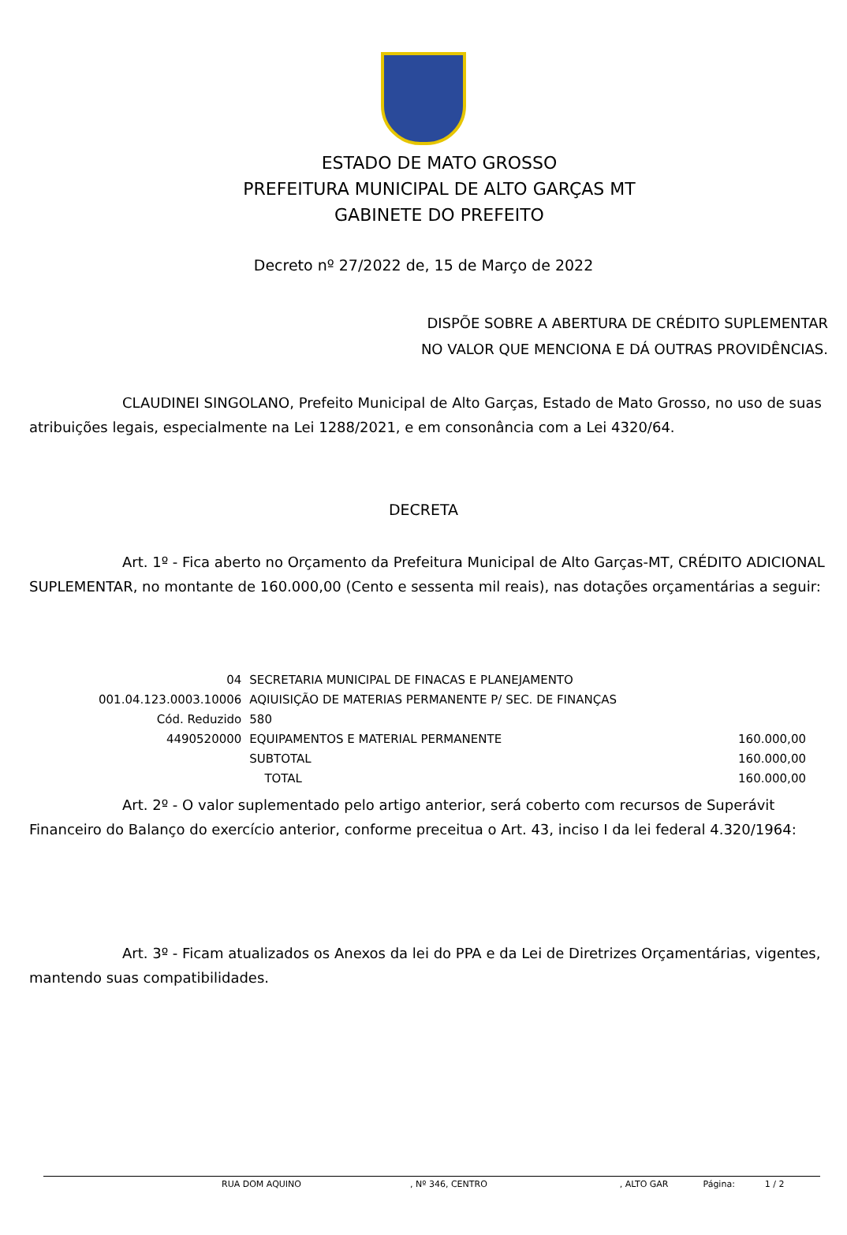ESTADO DE MATO GROSSO
PREFEITURA MUNICIPAL DE ALTO GARÇAS MT
GABINETE DO PREFEITO
Decreto nº 27/2022 de, 15 de Março de 2022
DISPÕE SOBRE A ABERTURA DE CRÉDITO SUPLEMENTAR
NO VALOR QUE MENCIONA E DÁ OUTRAS PROVIDÊNCIAS.
CLAUDINEI SINGOLANO, Prefeito Municipal de Alto Garças, Estado de Mato Grosso, no uso de suas atribuições legais, especialmente na Lei 1288/2021, e em consonância com a Lei 4320/64.
DECRETA
Art. 1º - Fica aberto no Orçamento da Prefeitura Municipal de Alto Garças-MT, CRÉDITO ADICIONAL SUPLEMENTAR, no montante de 160.000,00 (Cento e sessenta mil reais), nas dotações orçamentárias a seguir:
| 04 | SECRETARIA MUNICIPAL DE FINACAS E PLANEJAMENTO | |
| 001.04.123.0003.10006 | AQIUISIÇÃO DE MATERIAS PERMANENTE P/ SEC. DE FINANÇAS | |
| Cód. Reduzido | 580 | |
| 4490520000 | EQUIPAMENTOS E MATERIAL PERMANENTE | 160.000,00 |
| | SUBTOTAL | 160.000,00 |
| | TOTAL | 160.000,00 |
Art. 2º - O valor suplementado pelo artigo anterior, será coberto com recursos de Superávit Financeiro do Balanço do exercício anterior, conforme preceitua o Art. 43, inciso I da lei federal 4.320/1964:
Art. 3º - Ficam atualizados os Anexos da lei do PPA e da Lei de Diretrizes Orçamentárias, vigentes, mantendo suas compatibilidades.
RUA DOM AQUINO, Nº 346, CENTRO, ALTO GAR Página: 1 / 2